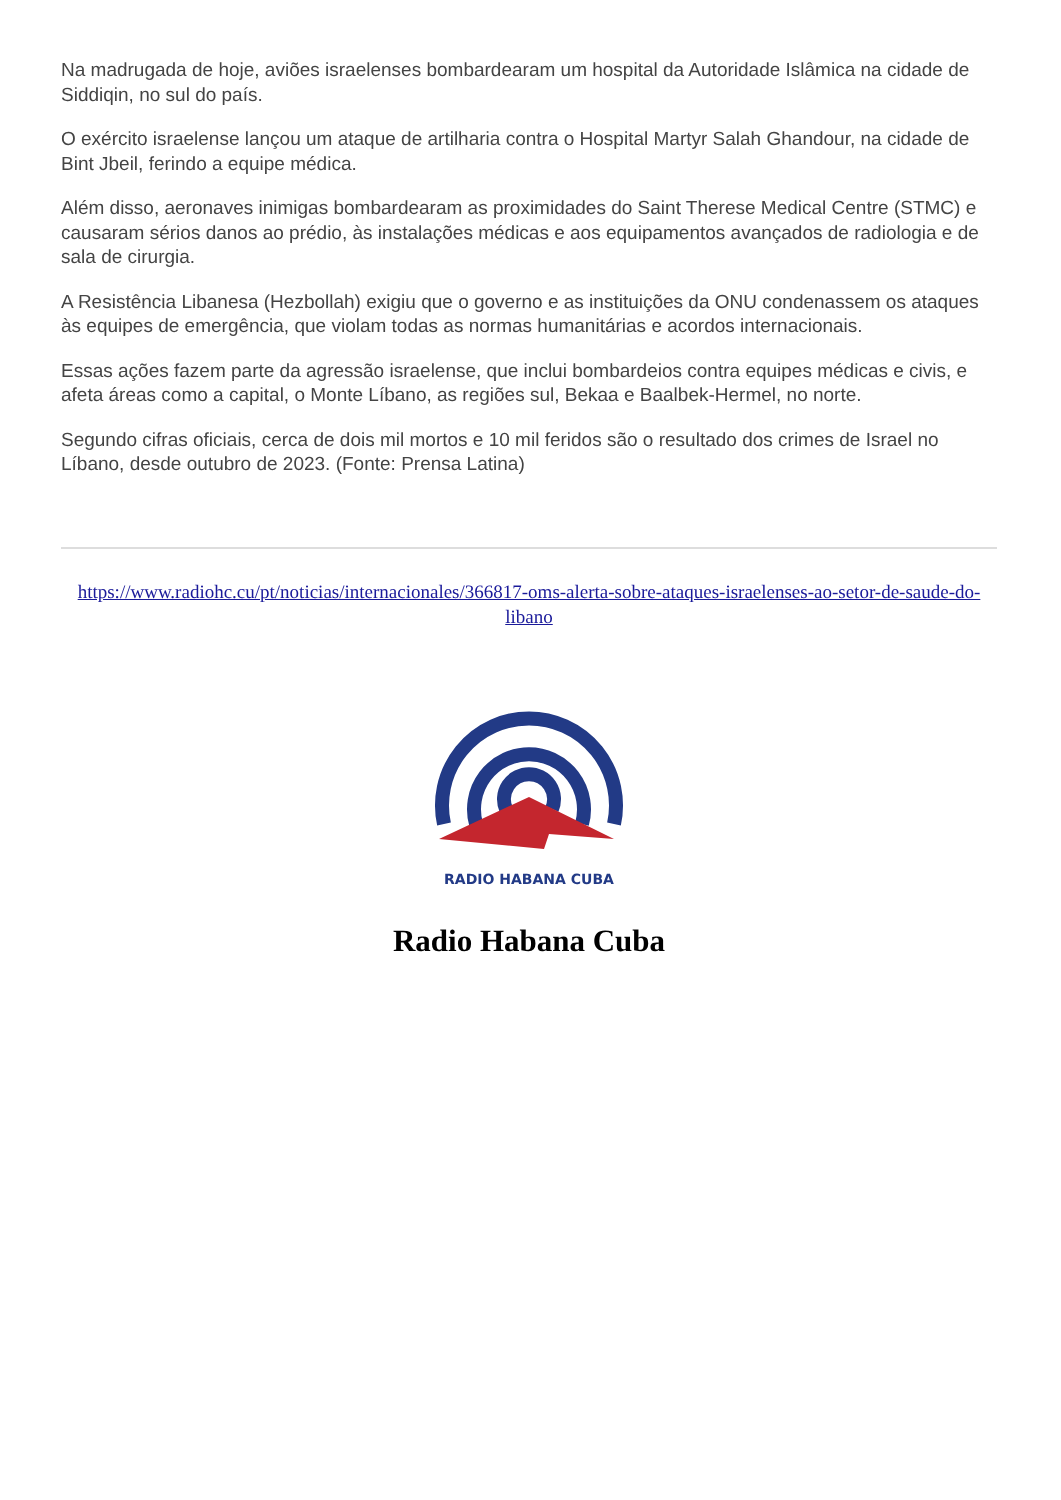Na madrugada de hoje, aviões israelenses bombardearam um hospital da Autoridade Islâmica na cidade de Siddiqin, no sul do país.
O exército israelense lançou um ataque de artilharia contra o Hospital Martyr Salah Ghandour, na cidade de Bint Jbeil, ferindo a equipe médica.
Além disso, aeronaves inimigas bombardearam as proximidades do Saint Therese Medical Centre (STMC) e causaram sérios danos ao prédio, às instalações médicas e aos equipamentos avançados de radiologia e de sala de cirurgia.
A Resistência Libanesa (Hezbollah) exigiu que o governo e as instituições da ONU condenassem os ataques às equipes de emergência, que violam todas as normas humanitárias e acordos internacionais.
Essas ações fazem parte da agressão israelense, que inclui bombardeios contra equipes médicas e civis, e afeta áreas como a capital, o Monte Líbano, as regiões sul, Bekaa e Baalbek-Hermel, no norte.
Segundo cifras oficiais, cerca de dois mil mortos e 10 mil feridos são o resultado dos crimes de Israel no Líbano, desde outubro de 2023. (Fonte: Prensa Latina)
https://www.radiohc.cu/pt/noticias/internacionales/366817-oms-alerta-sobre-ataques-israelenses-ao-setor-de-saude-do-libano
RADIO HABANA CUBA
Radio Habana Cuba